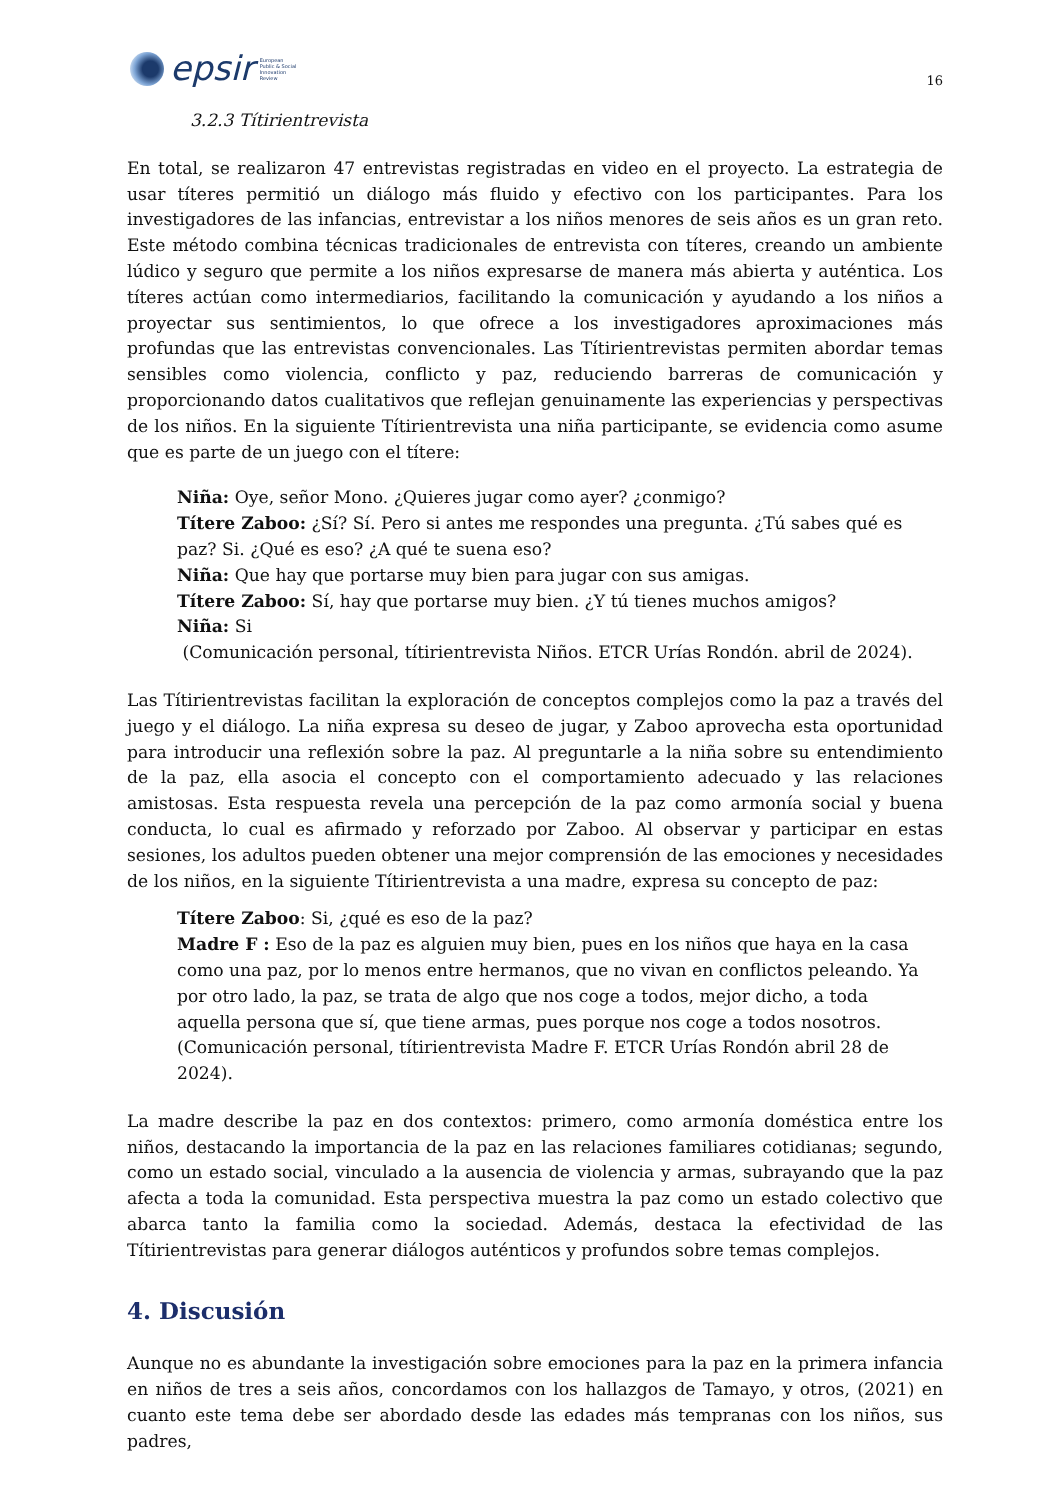epsir European
Public & Social
Innovation
Review
16
3.2.3 Títirientrevista
En total, se realizaron 47 entrevistas registradas en video en el proyecto. La estrategia de usar títeres permitió un diálogo más fluido y efectivo con los participantes. Para los investigadores de las infancias, entrevistar a los niños menores de seis años es un gran reto. Este método combina técnicas tradicionales de entrevista con títeres, creando un ambiente lúdico y seguro que permite a los niños expresarse de manera más abierta y auténtica. Los títeres actúan como intermediarios, facilitando la comunicación y ayudando a los niños a proyectar sus sentimientos, lo que ofrece a los investigadores aproximaciones más profundas que las entrevistas convencionales. Las Títirientrevistas permiten abordar temas sensibles como violencia, conflicto y paz, reduciendo barreras de comunicación y proporcionando datos cualitativos que reflejan genuinamente las experiencias y perspectivas de los niños. En la siguiente Títirientrevista una niña participante, se evidencia como asume que es parte de un juego con el títere:
Niña: Oye, señor Mono. ¿Quieres jugar como ayer? ¿conmigo?
Títere Zaboo: ¿Sí? Sí. Pero si antes me respondes una pregunta. ¿Tú sabes qué es paz? Si. ¿Qué es eso? ¿A qué te suena eso?
Niña: Que hay que portarse muy bien para jugar con sus amigas.
Títere Zaboo: Sí, hay que portarse muy bien. ¿Y tú tienes muchos amigos?
Niña: Si
(Comunicación personal, títirientrevista Niños. ETCR Urías Rondón. abril de 2024).
Las Títirientrevistas facilitan la exploración de conceptos complejos como la paz a través del juego y el diálogo. La niña expresa su deseo de jugar, y Zaboo aprovecha esta oportunidad para introducir una reflexión sobre la paz. Al preguntarle a la niña sobre su entendimiento de la paz, ella asocia el concepto con el comportamiento adecuado y las relaciones amistosas. Esta respuesta revela una percepción de la paz como armonía social y buena conducta, lo cual es afirmado y reforzado por Zaboo. Al observar y participar en estas sesiones, los adultos pueden obtener una mejor comprensión de las emociones y necesidades de los niños, en la siguiente Títirientrevista a una madre, expresa su concepto de paz:
Títere Zaboo: Si, ¿qué es eso de la paz?
Madre F : Eso de la paz es alguien muy bien, pues en los niños que haya en la casa como una paz, por lo menos entre hermanos, que no vivan en conflictos peleando. Ya por otro lado, la paz, se trata de algo que nos coge a todos, mejor dicho, a toda aquella persona que sí, que tiene armas, pues porque nos coge a todos nosotros.
(Comunicación personal, títirientrevista Madre F. ETCR Urías Rondón abril 28 de 2024).
La madre describe la paz en dos contextos: primero, como armonía doméstica entre los niños, destacando la importancia de la paz en las relaciones familiares cotidianas; segundo, como un estado social, vinculado a la ausencia de violencia y armas, subrayando que la paz afecta a toda la comunidad. Esta perspectiva muestra la paz como un estado colectivo que abarca tanto la familia como la sociedad. Además, destaca la efectividad de las Títirientrevistas para generar diálogos auténticos y profundos sobre temas complejos.
4. Discusión
Aunque no es abundante la investigación sobre emociones para la paz en la primera infancia en niños de tres a seis años, concordamos con los hallazgos de Tamayo, y otros, (2021) en cuanto este tema debe ser abordado desde las edades más tempranas con los niños, sus padres,